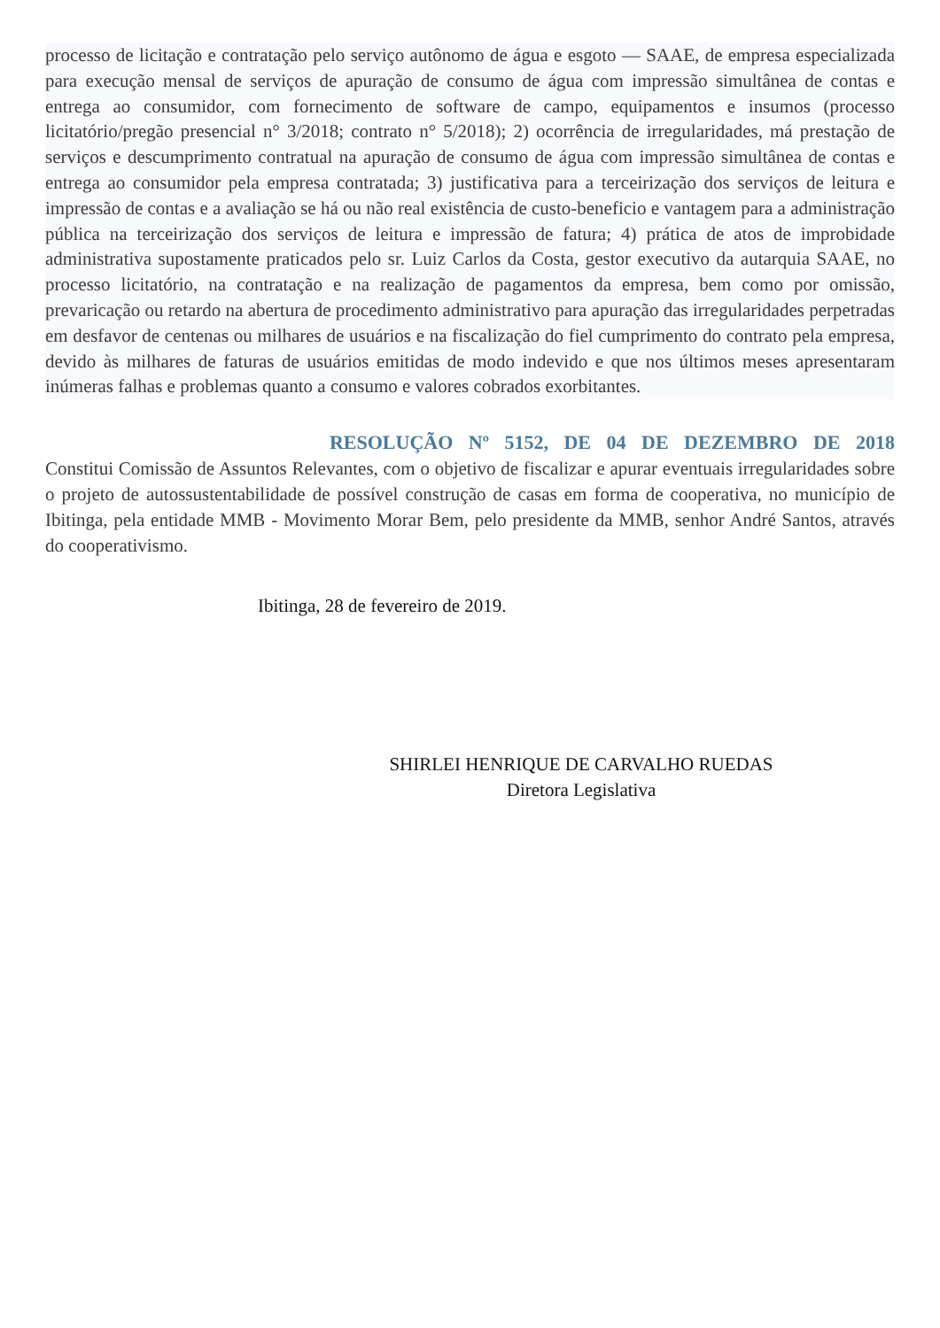processo de licitação e contratação pelo serviço autônomo de água e esgoto — SAAE, de empresa especializada para execução mensal de serviços de apuração de consumo de água com impressão simultânea de contas e entrega ao consumidor, com fornecimento de software de campo, equipamentos e insumos (processo licitatório/pregão presencial n° 3/2018; contrato n° 5/2018); 2) ocorrência de irregularidades, má prestação de serviços e descumprimento contratual na apuração de consumo de água com impressão simultânea de contas e entrega ao consumidor pela empresa contratada; 3) justificativa para a terceirização dos serviços de leitura e impressão de contas e a avaliação se há ou não real existência de custo-beneficio e vantagem para a administração pública na terceirização dos serviços de leitura e impressão de fatura; 4) prática de atos de improbidade administrativa supostamente praticados pelo sr. Luiz Carlos da Costa, gestor executivo da autarquia SAAE, no processo licitatório, na contratação e na realização de pagamentos da empresa, bem como por omissão, prevaricação ou retardo na abertura de procedimento administrativo para apuração das irregularidades perpetradas em desfavor de centenas ou milhares de usuários e na fiscalização do fiel cumprimento do contrato pela empresa, devido às milhares de faturas de usuários emitidas de modo indevido e que nos últimos meses apresentaram inúmeras falhas e problemas quanto a consumo e valores cobrados exorbitantes.
RESOLUÇÃO Nº 5152, DE 04 DE DEZEMBRO DE 2018
Constitui Comissão de Assuntos Relevantes, com o objetivo de fiscalizar e apurar eventuais irregularidades sobre o projeto de autossustentabilidade de possível construção de casas em forma de cooperativa, no município de Ibitinga, pela entidade MMB - Movimento Morar Bem, pelo presidente da MMB, senhor André Santos, através do cooperativismo.
Ibitinga, 28 de fevereiro de 2019.
SHIRLEI HENRIQUE DE CARVALHO RUEDAS
Diretora Legislativa